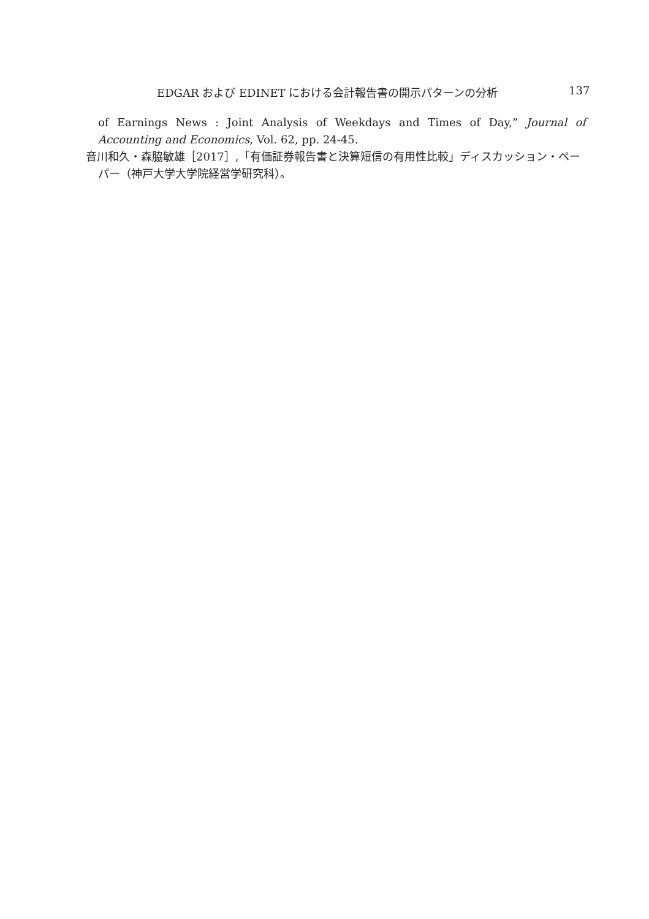EDGAR および EDINET における会計報告書の開示パターンの分析 137
of Earnings News : Joint Analysis of Weekdays and Times of Day,” Journal of Accounting and Economics, Vol. 62, pp. 24-45.
音川和久・森脇敏雄［2017］,「有価証券報告書と決算短信の有用性比較」ディスカッション・ペーパー（神戸大学大学院経営学研究科）。